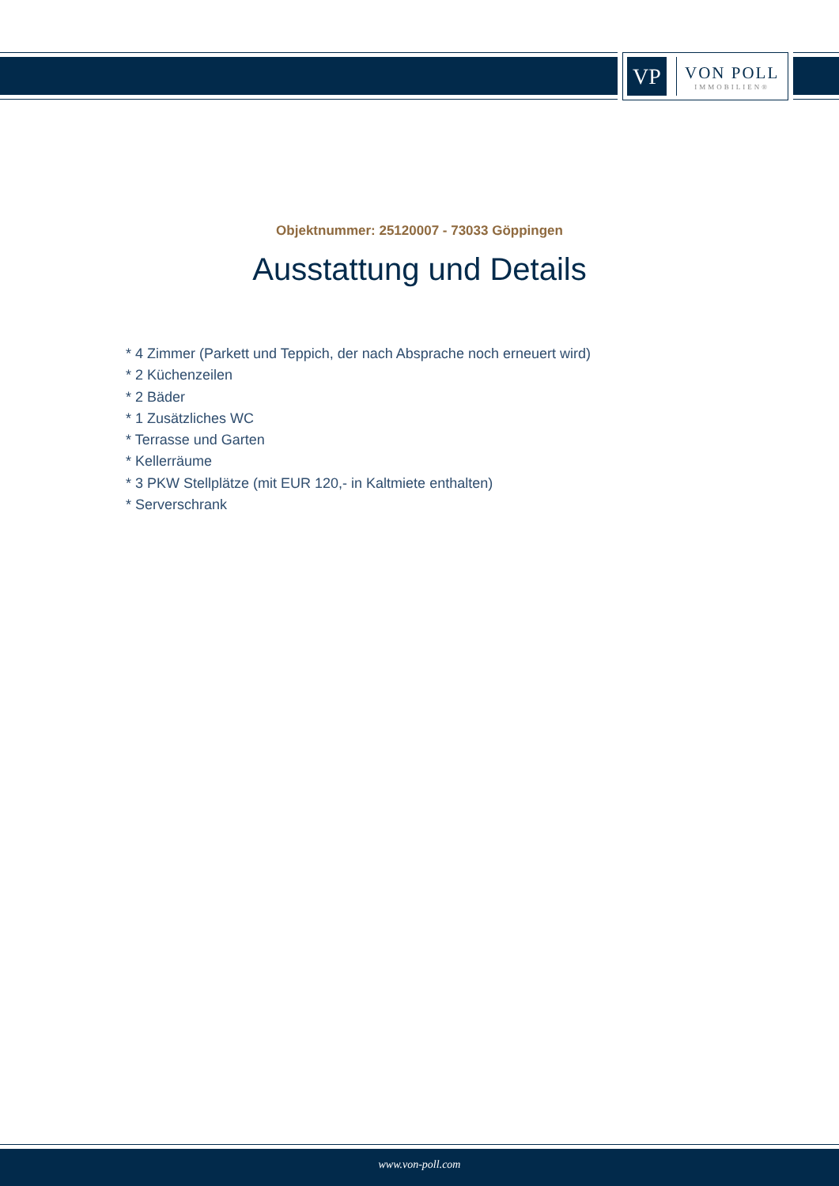VP
VON POLL
IMMOBILIEN®
Objektnummer: 25120007 - 73033 Göppingen
Ausstattung und Details
* 4 Zimmer (Parkett und Teppich, der nach Absprache noch erneuert wird)
* 2 Küchenzeilen
* 2 Bäder
* 1 Zusätzliches WC
* Terrasse und Garten
* Kellerräume
* 3 PKW Stellplätze (mit EUR 120,- in Kaltmiete enthalten)
* Serverschrank
www.von-poll.com